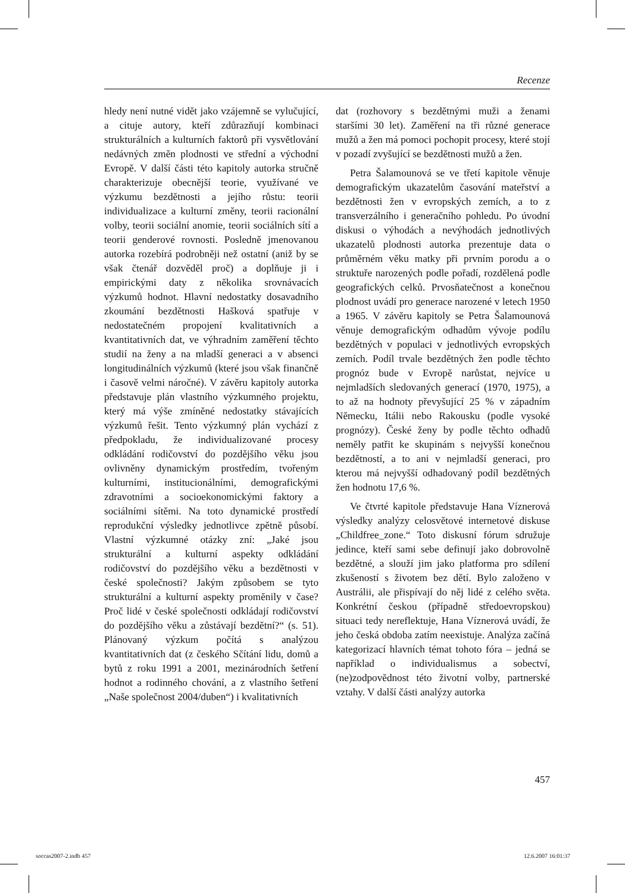Recenze
hledy není nutné vidět jako vzájemně se vylučující, a cituje autory, kteří zdůrazňují kombinaci strukturálních a kulturních faktorů při vysvětlování nedávných změn plodnosti ve střední a východní Evropě. V další části této kapitoly autorka stručně charakterizuje obecnější teorie, využívané ve výzkumu bezdětnosti a jejího růstu: teorii individualizace a kulturní změny, teorii racionální volby, teorii sociální anomie, teorii sociálních sítí a teorii genderové rovnosti. Posledně jmenovanou autorka rozebírá podrobněji než ostatní (aniž by se však čtenář dozvěděl proč) a doplňuje ji i empirickými daty z několika srovnávacích výzkumů hodnot. Hlavní nedostatky dosavadního zkoumání bezdětnosti Hašková spatřuje v nedostatečném propojení kvalitativních a kvantitativních dat, ve výhradním zaměření těchto studií na ženy a na mladší generaci a v absenci longitudinálních výzkumů (které jsou však finančně i časově velmi náročné). V závěru kapitoly autorka představuje plán vlastního výzkumného projektu, který má výše zmíněné nedostatky stávajících výzkumů řešit. Tento výzkumný plán vychází z předpokladu, že individualizované procesy odkládání rodičovství do pozdějšího věku jsou ovlivněny dynamickým prostředím, tvořeným kulturními, institucionálními, demografickými zdravotními a socioekonomickými faktory a sociálními sítěmi. Na toto dynamické prostředí reprodukční výsledky jednotlivce zpětně působí. Vlastní výzkumné otázky zní: „Jaké jsou strukturální a kulturní aspekty odkládání rodičovství do pozdějšího věku a bezdětnosti v české společnosti? Jakým způsobem se tyto strukturální a kulturní aspekty proměnily v čase? Proč lidé v české společnosti odkládají rodičovství do pozdějšího věku a zůstávají bezdětní?“ (s. 51). Plánovaný výzkum počítá s analýzou kvantitativních dat (z českého Sčítání lidu, domů a bytů z roku 1991 a 2001, mezinárodních šetření hodnot a rodinného chování, a z vlastního šetření „Naše společnost 2004/duben“) i kvalitativních
dat (rozhovory s bezdětnými muži a ženami staršími 30 let). Zaměření na tři různé generace mužů a žen má pomoci pochopit procesy, které stojí v pozadí zvyšující se bezdětnosti mužů a žen.
Petra Šalamounová se ve třetí kapitole věnuje demografickým ukazatelům časování mateřství a bezdětnosti žen v evropských zemích, a to z transverzálního i generačního pohledu. Po úvodní diskusi o výhodách a nevýhodách jednotlivých ukazatelů plodnosti autorka prezentuje data o průměrném věku matky při prvním porodu a o struktuře narozených podle pořadí, rozdělená podle geografických celků. Prvosňatečnost a konečnou plodnost uvádí pro generace narozené v letech 1950 a 1965. V závěru kapitoly se Petra Šalamounová věnuje demografickým odhadům vývoje podílu bezdětných v populaci v jednotlivých evropských zemích. Podíl trvale bezdětných žen podle těchto prognóz bude v Evropě narůstat, nejvíce u nejmladších sledovaných generací (1970, 1975), a to až na hodnoty převyšující 25 % v západním Německu, Itálii nebo Rakousku (podle vysoké prognózy). České ženy by podle těchto odhadů neměly patřit ke skupinám s nejvyšší konečnou bezdětností, a to ani v nejmladší generaci, pro kterou má nejvyšší odhadovaný podíl bezdětných žen hodnotu 17,6 %.
Ve čtvrté kapitole představuje Hana Víznerová výsledky analýzy celosvětové internetové diskuse „Childfree_zone.“ Toto diskusní fórum sdružuje jedince, kteří sami sebe definují jako dobrovolně bezdětné, a slouží jim jako platforma pro sdílení zkušeností s životem bez dětí. Bylo založeno v Austrálii, ale přispívají do něj lidé z celého světa. Konkrétní českou (případně středoevropskou) situaci tedy nereflektuje, Hana Víznerová uvádí, že jeho česká obdoba zatím neexistuje. Analýza začíná kategorizací hlavních témat tohoto fóra – jedná se například o individualismus a sobectví, (ne)zodpovědnost této životní volby, partnerské vztahy. V další části analýzy autorka
457
soccas2007-2.indb 457 12.6.2007 16:01:37